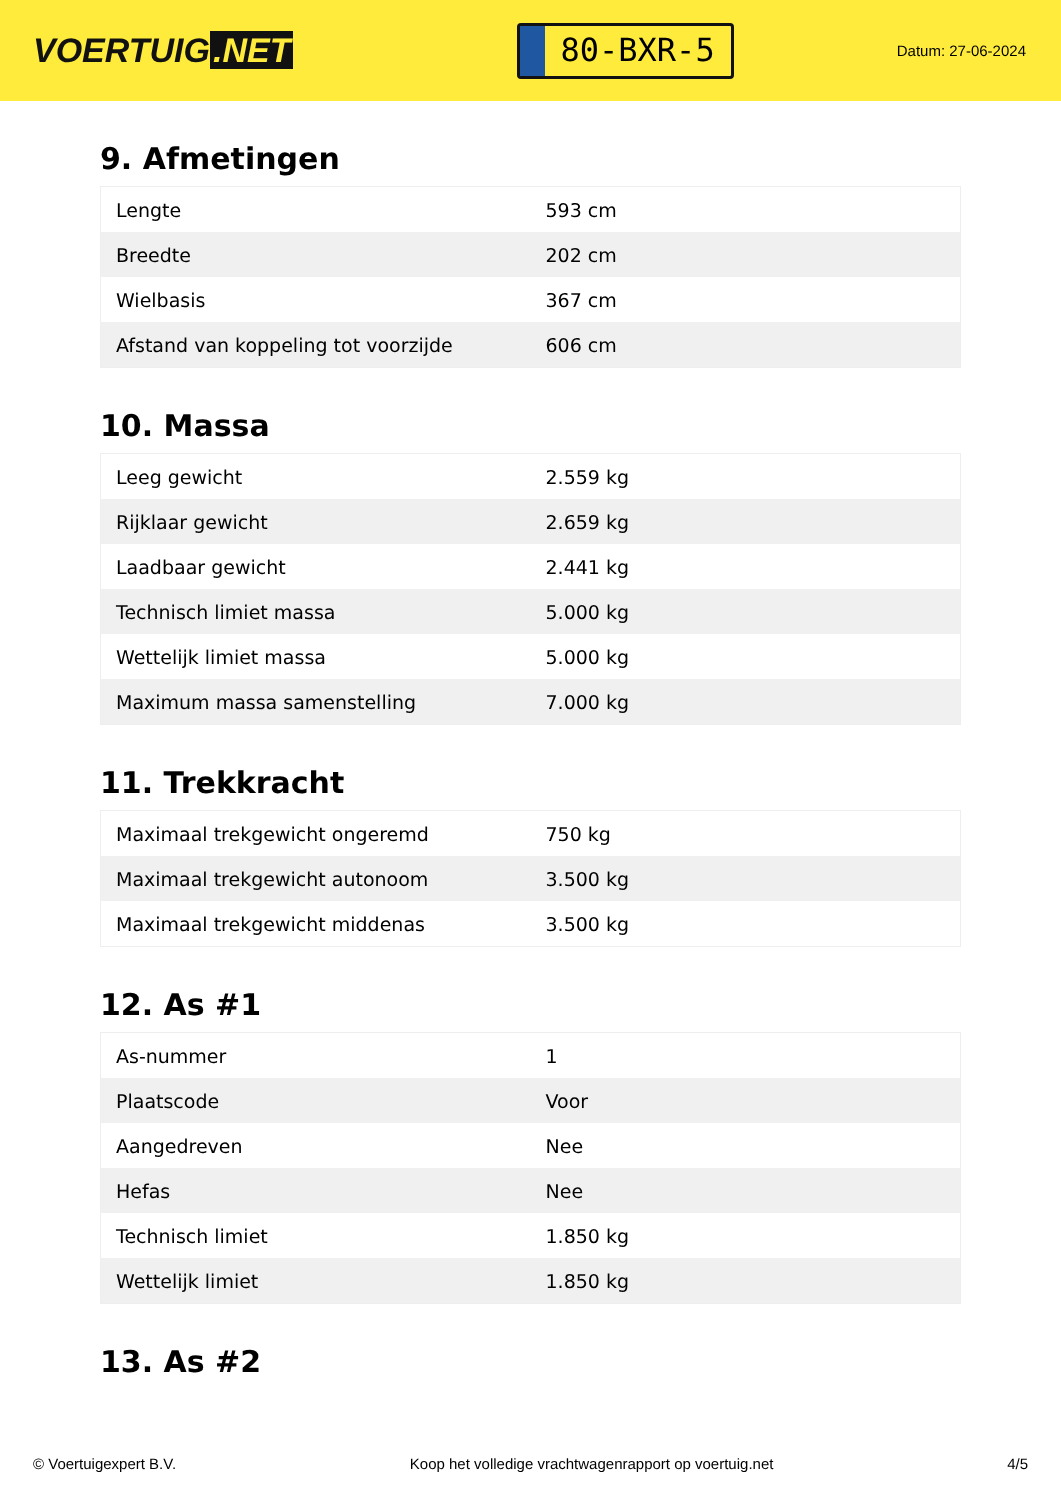VOERTUIG.NET
80-BXR-5
Datum: 27-06-2024
9. Afmetingen
| Lengte | 593 cm |
| Breedte | 202 cm |
| Wielbasis | 367 cm |
| Afstand van koppeling tot voorzijde | 606 cm |
10. Massa
| Leeg gewicht | 2.559 kg |
| Rijklaar gewicht | 2.659 kg |
| Laadbaar gewicht | 2.441 kg |
| Technisch limiet massa | 5.000 kg |
| Wettelijk limiet massa | 5.000 kg |
| Maximum massa samenstelling | 7.000 kg |
11. Trekkracht
| Maximaal trekgewicht ongeremd | 750 kg |
| Maximaal trekgewicht autonoom | 3.500 kg |
| Maximaal trekgewicht middenas | 3.500 kg |
12. As #1
| As-nummer | 1 |
| Plaatscode | Voor |
| Aangedreven | Nee |
| Hefas | Nee |
| Technisch limiet | 1.850 kg |
| Wettelijk limiet | 1.850 kg |
13. As #2
© Voertuigexpert B.V. Koop het volledige vrachtwagenrapport op voertuig.net 4/5